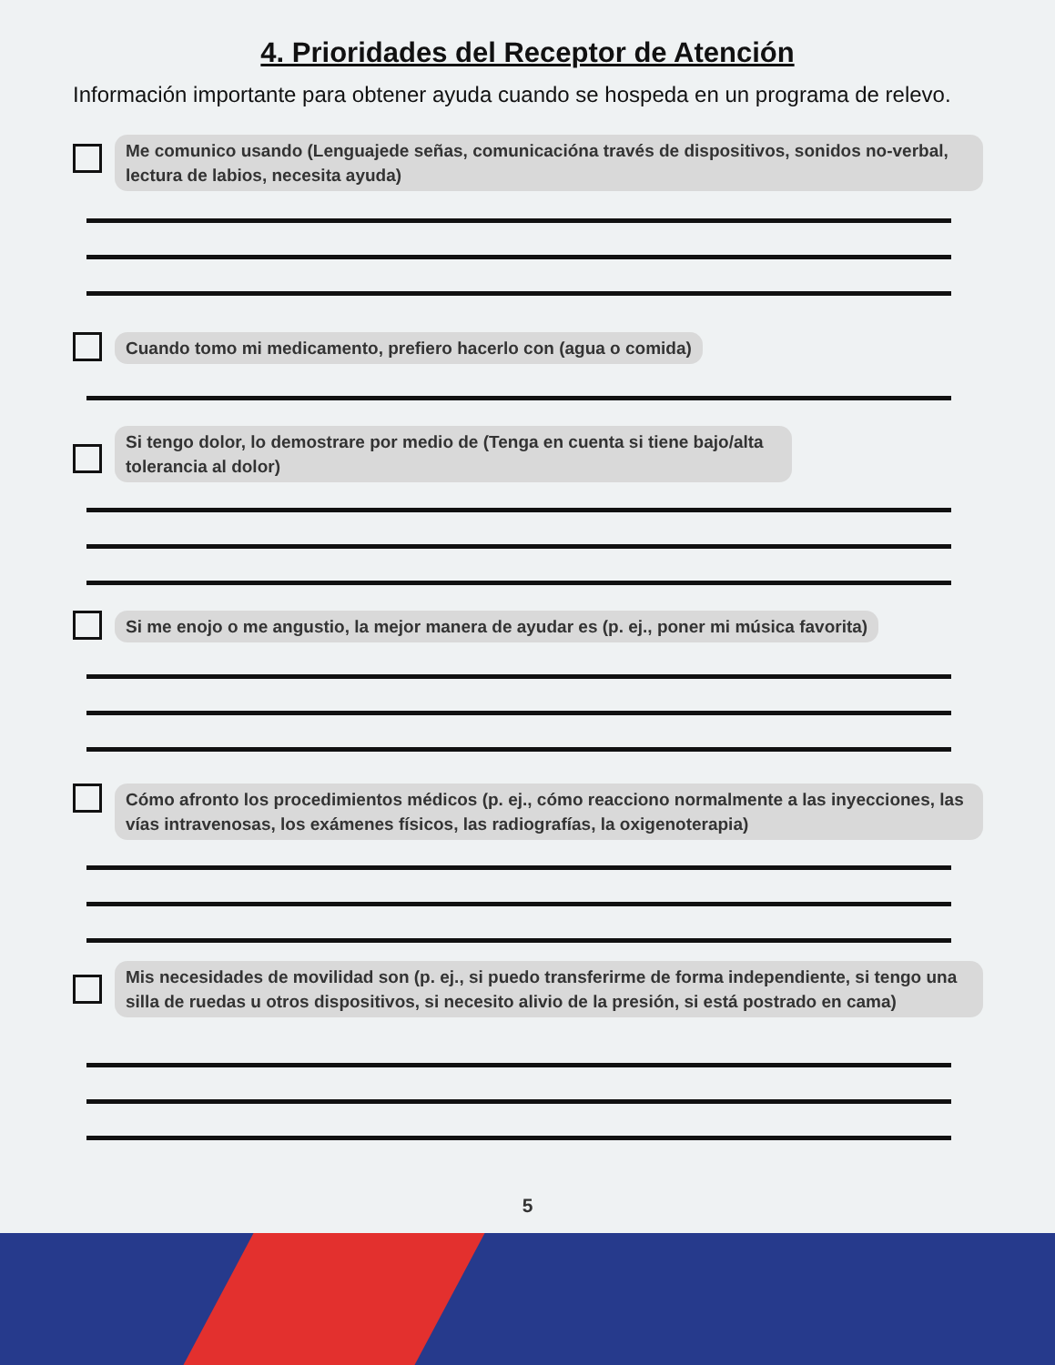4. Prioridades del Receptor de Atención
Información importante para obtener ayuda cuando se hospeda en un programa de relevo.
Me comunico usando (Lenguajede señas, comunicacióna través de dispositivos, sonidos no-verbal, lectura de labios, necesita ayuda)
Cuando tomo mi medicamento, prefiero hacerlo con (agua o comida)
Si tengo dolor, lo demostrare por medio de (Tenga en cuenta si tiene bajo/alta tolerancia al dolor)
Si me enojo o me angustio, la mejor manera de ayudar es (p. ej., poner mi música favorita)
Cómo afronto los procedimientos médicos (p. ej., cómo reacciono normalmente a las inyecciones, las vías intravenosas, los exámenes físicos, las radiografías, la oxigenoterapia)
Mis necesidades de movilidad son (p. ej., si puedo transferirme de forma independiente, si tengo una silla de ruedas u otros dispositivos, si necesito alivio de la presión, si está postrado en cama)
5